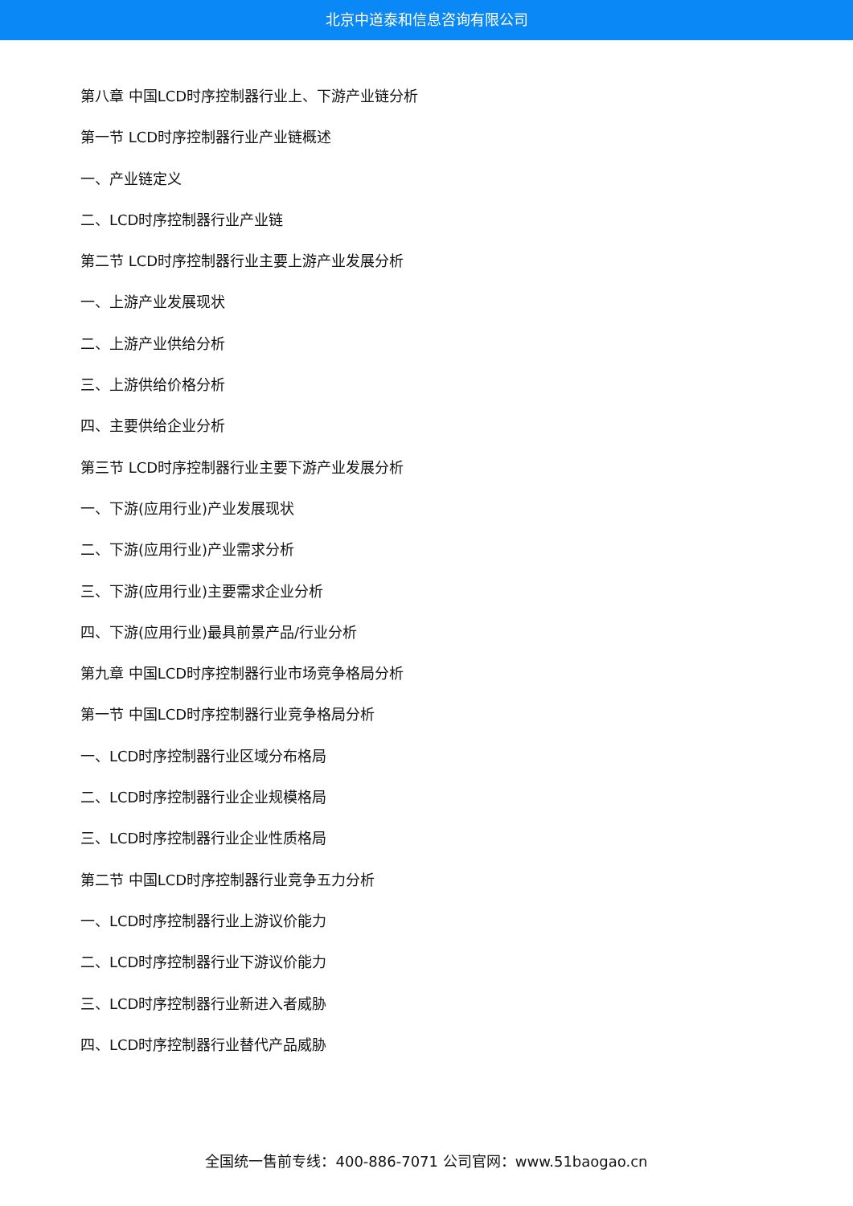北京中道泰和信息咨询有限公司
第八章 中国LCD时序控制器行业上、下游产业链分析
第一节 LCD时序控制器行业产业链概述
一、产业链定义
二、LCD时序控制器行业产业链
第二节 LCD时序控制器行业主要上游产业发展分析
一、上游产业发展现状
二、上游产业供给分析
三、上游供给价格分析
四、主要供给企业分析
第三节 LCD时序控制器行业主要下游产业发展分析
一、下游(应用行业)产业发展现状
二、下游(应用行业)产业需求分析
三、下游(应用行业)主要需求企业分析
四、下游(应用行业)最具前景产品/行业分析
第九章 中国LCD时序控制器行业市场竞争格局分析
第一节 中国LCD时序控制器行业竞争格局分析
一、LCD时序控制器行业区域分布格局
二、LCD时序控制器行业企业规模格局
三、LCD时序控制器行业企业性质格局
第二节 中国LCD时序控制器行业竞争五力分析
一、LCD时序控制器行业上游议价能力
二、LCD时序控制器行业下游议价能力
三、LCD时序控制器行业新进入者威胁
四、LCD时序控制器行业替代产品威胁
全国统一售前专线：400-886-7071 公司官网：www.51baogao.cn